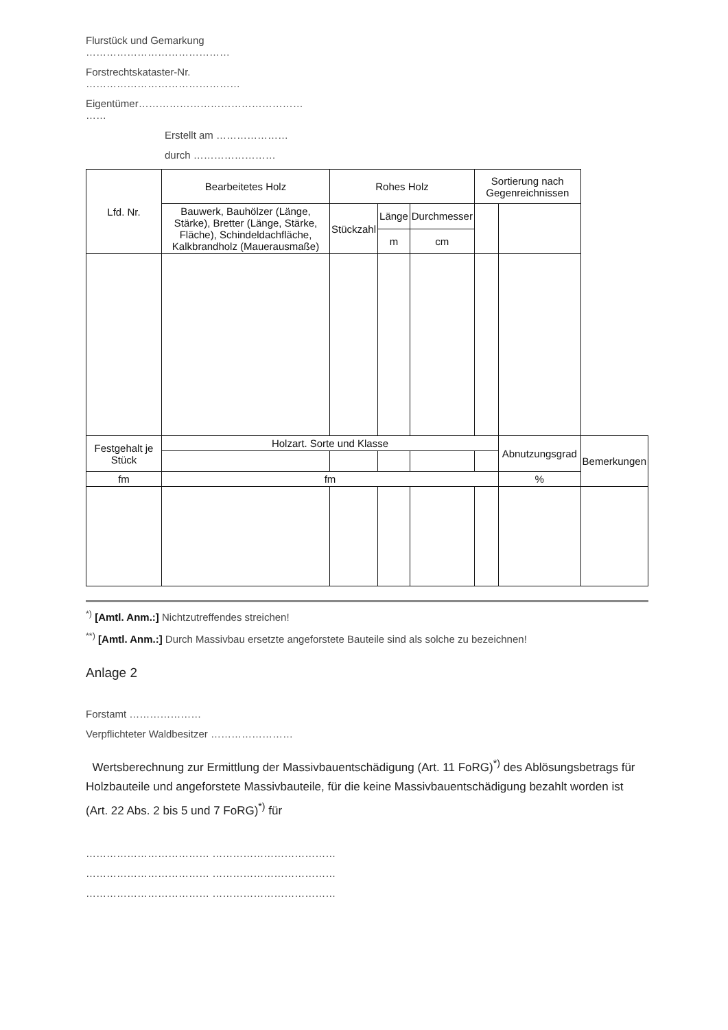Flurstück und Gemarkung
……………………………………
Forstrechtskataster-Nr.
………………………………………
Eigentümer…………………………………………
……
Erstellt am …………………
durch ……………………
| Lfd. Nr. | Bearbeitetes Holz | Rohes Holz | | | Sortierung nach Gegenreichnissen | | |
| | Bauwerk, Bauhölzer (Länge, Stärke), Bretter (Länge, Stärke, Fläche), Schindeldachfläche, Kalkbrandholz (Mauerausmaße) | Stückzahl | Länge | Durchmesser | | | |
| | | | m | cm | | | |
| Festgehalt je Stück | Holzart. Sorte und Klasse | | | | | Abnutzungsgrad | Bemerkungen |
| fm | fm | | | | | % | |
<sup>*)</sup> [Amtl. Anm.:] Nichtzutreffendes streichen!
<sup>**)</sup> [Amtl. Anm.:] Durch Massivbau ersetzte angeforstete Bauteile sind als solche zu bezeichnen!
Anlage 2
Forstamt …………………
Verpflichteter Waldbesitzer ……………………
Wertsberechnung zur Ermittlung der Massivbauentschädigung (Art. 11 FoRG)<sup>*)</sup> des Ablösungsbetrags für Holzbauteile und angeforstete Massivbauteile, für die keine Massivbauentschädigung bezahlt worden ist (Art. 22 Abs. 2 bis 5 und 7 FoRG)<sup>*)</sup> für
……………………………… ………………………………
……………………………… ………………………………
……………………………… ………………………………